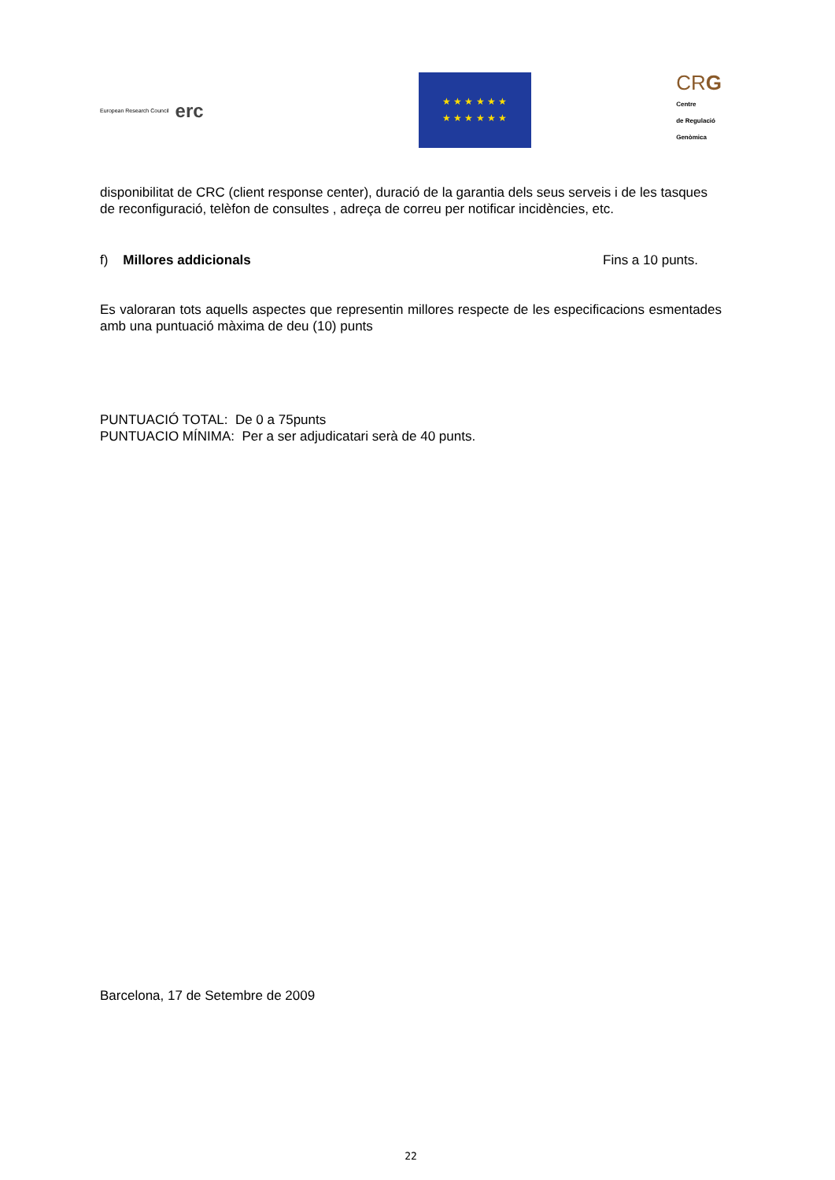European Research Council erc
★ ★ ★ ★ ★ ★
★ ★ ★ ★ ★ ★
CRG
Centre
de Regulació
Genòmica
disponibilitat de CRC (client response center), duració de la garantia dels seus serveis i de les tasques de reconfiguració, telèfon de consultes , adreça de correu per notificar incidències, etc.
f) Millores addicionals Fins a 10 punts.
Es valoraran tots aquells aspectes que representin millores respecte de les especificacions esmentades amb una puntuació màxima de deu (10) punts
PUNTUACIÓ TOTAL: De 0 a 75punts
PUNTUACIO MÍNIMA: Per a ser adjudicatari serà de 40 punts.
Barcelona, 17 de Setembre de 2009
22